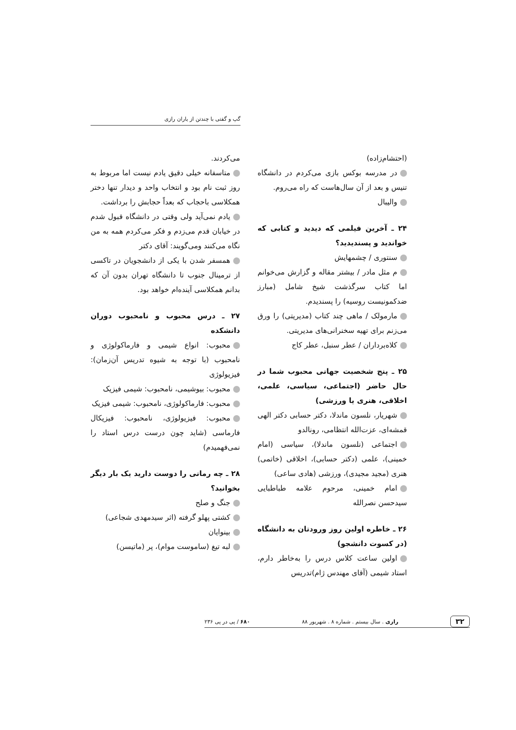گپ و گفتی با چندتن از یاران رازی
(احتشام‌زاده)
در مدرسه بوکس بازی می‌کردم در دانشگاه تنیس و بعد از آن سال‌هاست که راه می‌روم.
والیبال
۲۴ ـ آخرین فیلمی که دیدید و کتابی که خواندید و پسندیدید؟
سنتوری / چشمهایش
م مثل مادر / بیشتر مقاله و گزارش می‌خوانم اما کتاب سرگذشت شیخ شامل (مبارز ضدکمونیست روسیه) را پسندیدم.
مارمولک / ماهی چند کتاب (مدیریتی) را ورق می‌زنم برای تهیه سخنرانی‌های مدیریتی.
کلاه‌برداران / عطر سنبل، عطر کاج
۲۵ ـ پنج شخصیت جهانی محبوب شما در حال حاضر (اجتماعی، سیاسی، علمی، اخلاقی، هنری یا ورزشی)
شهریار، نلسون ماندلا، دکتر حسابی دکتر الهی قمشه‌ای، عزت‌الله انتظامی، رونالدو
اجتماعی (نلسون ماندلا)، سیاسی (امام خمینی)، علمی (دکتر حسابی)، اخلاقی (خاتمی) هنری (مجید مجیدی)، ورزشی (هادی ساعی)
امام خمینی، مرحوم علامه طباطبایی سیدحسن نصرالله
۲۶ ـ خاطره اولین روز ورودتان به دانشگاه (در کسوت دانشجو)
اولین ساعت کلاس درس را به‌خاطر دارم، استاد شیمی (آقای مهندس ژام)تدریس
می‌کردند.
متاسفانه خیلی دقیق یادم نیست اما مربوط به روز ثبت نام بود و انتخاب واحد و دیدار تنها دختر همکلاسی باحجاب که بعداً حجابش را برداشت.
یادم نمی‌آید ولی وقتی در دانشگاه قبول شدم در خیابان قدم می‌زدم و فکر می‌کردم همه به من نگاه می‌کنند ومی‌گویند: آقای دکتر
همسفر شدن با یکی از دانشجویان در تاکسی از ترمینال جنوب تا دانشگاه تهران بدون آن که بدانم همکلاسی آینده‌ام خواهد بود.
۲۷ ـ درس محبوب و نامحبوب دوران دانشکده
محبوب: انواع شیمی و فارماکولوژی و نامحبوب (با توجه به شیوه تدریس آن‌زمان): فیزیولوژی
محبوب: بیوشیمی، نامحبوب: شیمی فیزیک
محبوب: فارماکولوژی، نامحبوب: شیمی فیزیک
محبوب: فیزیولوژی، نامحبوب: فیزیکال فارماسی (شاید چون درست درس استاد را نمی‌فهمیدم)
۲۸ ـ چه رمانی را دوست دارید یک بار دیگر بخوانید؟
جنگ و صلح
کشتی پهلو گرفته (اثر سیدمهدی شجاعی)
بینوایان
لبه تیغ (ساموست موام)، پر (ماتیسن)
۳۲ رازی . سال بیستم . شماره ۸ . شهریور ۸۸ ۶۸۰ / پی در پی ۲۳۶